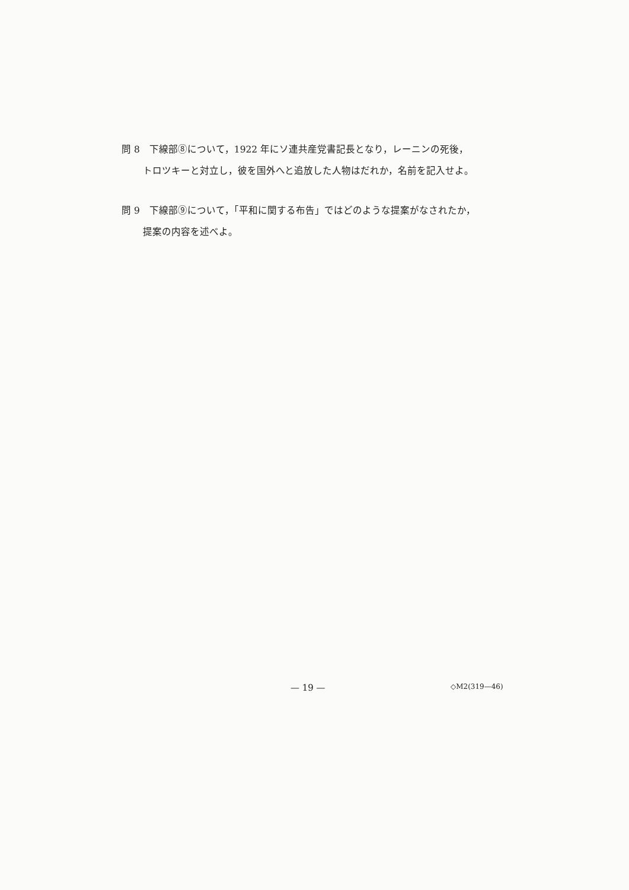問 8　下線部⑧について，1922 年にソ連共産党書記長となり，レーニンの死後，
トロツキーと対立し，彼を国外へと追放した人物はだれか，名前を記入せよ。
問 9　下線部⑨について，「平和に関する布告」ではどのような提案がなされたか，
提案の内容を述べよ。
— 19 — ◇M2(319—46)